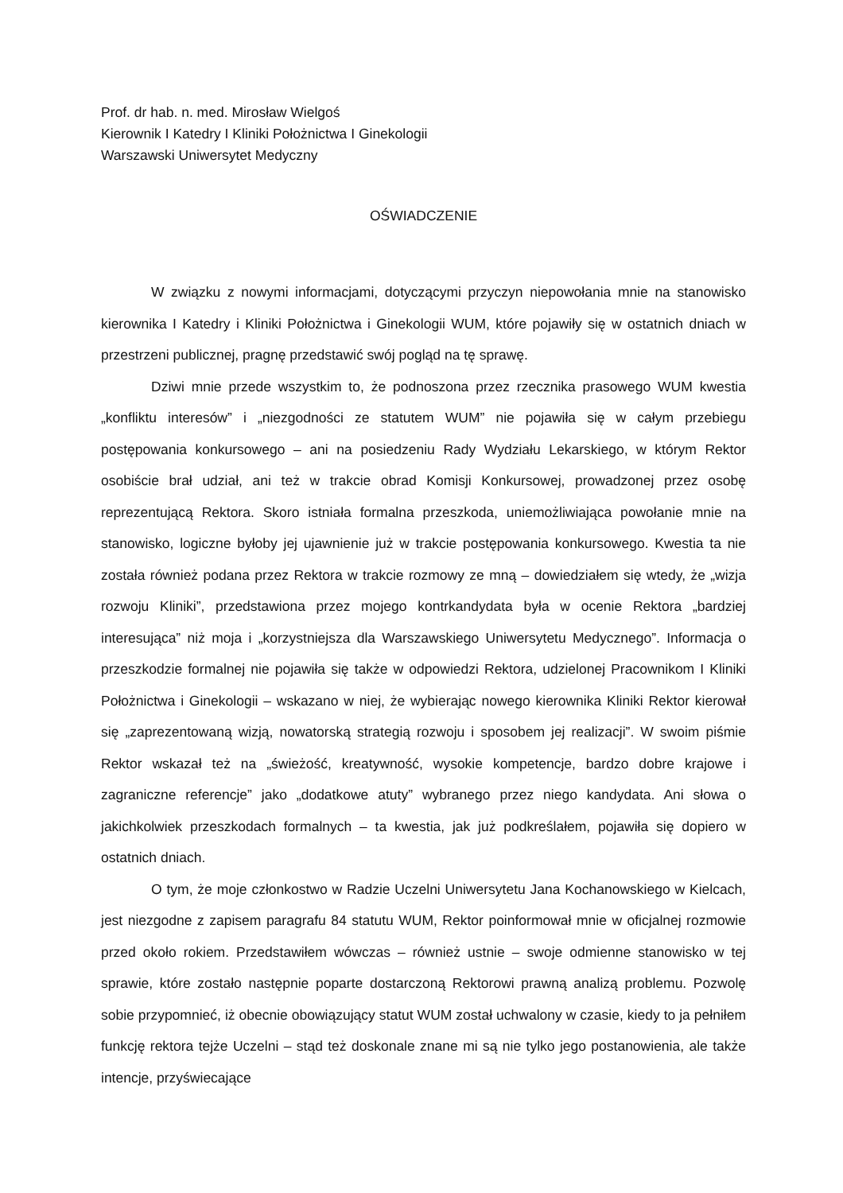Prof. dr hab. n. med. Mirosław Wielgoś
Kierownik I Katedry I Kliniki Położnictwa I Ginekologii
Warszawski Uniwersytet Medyczny
OŚWIADCZENIE
W związku z nowymi informacjami, dotyczącymi przyczyn niepowołania mnie na stanowisko kierownika I Katedry i Kliniki Położnictwa i Ginekologii WUM, które pojawiły się w ostatnich dniach w przestrzeni publicznej, pragnę przedstawić swój pogląd na tę sprawę.
Dziwi mnie przede wszystkim to, że podnoszona przez rzecznika prasowego WUM kwestia „konfliktu interesów” i „niezgodności ze statutem WUM” nie pojawiła się w całym przebiegu postępowania konkursowego – ani na posiedzeniu Rady Wydziału Lekarskiego, w którym Rektor osobiście brał udział, ani też w trakcie obrad Komisji Konkursowej, prowadzonej przez osobę reprezentującą Rektora. Skoro istniała formalna przeszkoda, uniemożliwiająca powołanie mnie na stanowisko, logiczne byłoby jej ujawnienie już w trakcie postępowania konkursowego. Kwestia ta nie została również podana przez Rektora w trakcie rozmowy ze mną – dowiedziałem się wtedy, że „wizja rozwoju Kliniki”, przedstawiona przez mojego kontrkandydata była w ocenie Rektora „bardziej interesująca” niż moja i „korzystniejsza dla Warszawskiego Uniwersytetu Medycznego”. Informacja o przeszkodzie formalnej nie pojawiła się także w odpowiedzi Rektora, udzielonej Pracownikom I Kliniki Położnictwa i Ginekologii – wskazano w niej, że wybierając nowego kierownika Kliniki Rektor kierował się „zaprezentowaną wizją, nowatorską strategią rozwoju i sposobem jej realizacji”. W swoim piśmie Rektor wskazał też na „świeżość, kreatywność, wysokie kompetencje, bardzo dobre krajowe i zagraniczne referencje” jako „dodatkowe atuty” wybranego przez niego kandydata. Ani słowa o jakichkolwiek przeszkodach formalnych – ta kwestia, jak już podkreślałem, pojawiła się dopiero w ostatnich dniach.
O tym, że moje członkostwo w Radzie Uczelni Uniwersytetu Jana Kochanowskiego w Kielcach, jest niezgodne z zapisem paragrafu 84 statutu WUM, Rektor poinformował mnie w oficjalnej rozmowie przed około rokiem. Przedstawiłem wówczas – również ustnie – swoje odmienne stanowisko w tej sprawie, które zostało następnie poparte dostarczoną Rektorowi prawną analizą problemu. Pozwolę sobie przypomnieć, iż obecnie obowiązujący statut WUM został uchwalony w czasie, kiedy to ja pełniłem funkcję rektora tejże Uczelni – stąd też doskonale znane mi są nie tylko jego postanowienia, ale także intencje, przyświecające